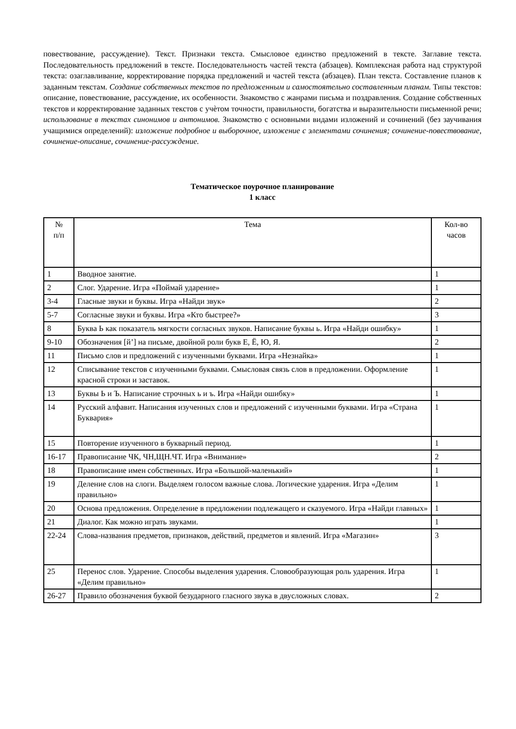повествование, рассуждение). Текст. Признаки текста. Смысловое единство предложений в тексте. Заглавие текста. Последовательность предложений в тексте. Последовательность частей текста (абзацев). Комплексная работа над структурой текста: озаглавливание, корректирование порядка предложений и частей текста (абзацев). План текста. Составление планов к заданным текстам. Создание собственных текстов по предложенным и самостоятельно составленным планам. Типы текстов: описание, повествование, рассуждение, их особенности. Знакомство с жанрами письма и поздравления. Создание собственных текстов и корректирование заданных текстов с учѐтом точности, правильности, богатства и выразительности письменной речи; использование в текстах синонимов и антонимов. Знакомство с основными видами изложений и сочинений (без заучивания учащимися определений): изложение подробное и выборочное, изложение с элементами сочинения; сочинение-повествование, сочинение-описание, сочинение-рассуждение.
Тематическое поурочное планирование
1 класс
| № п/п | Тема | Кол-во часов |
| --- | --- | --- |
| 1 | Вводное занятие. | 1 |
| 2 | Слог. Ударение. Игра «Поймай ударение» | 1 |
| 3-4 | Гласные звуки и буквы. Игра «Найди звук» | 2 |
| 5-7 | Согласные звуки и буквы. Игра «Кто быстрее?» | 3 |
| 8 | Буква Ь как показатель мягкости согласных звуков. Написание буквы ь. Игра «Найди ошибку» | 1 |
| 9-10 | Обозначения [й’] на письме, двойной роли букв Е, Ё, Ю, Я. | 2 |
| 11 | Письмо слов и предложений с изученными буквами. Игра «Незнайка» | 1 |
| 12 | Списывание текстов с изученными буквами. Смысловая связь слов в предложении. Оформление красной строки и заставок. | 1 |
| 13 | Буквы Ь и Ъ. Написание строчных ь и ъ. Игра «Найди ошибку» | 1 |
| 14 | Русский алфавит. Написания изученных слов и предложений с изученными буквами. Игра «Страна Буквария» | 1 |
| 15 | Повторение изученного в букварный период. | 1 |
| 16-17 | Правописание ЧК, ЧН,ЩН.ЧТ. Игра «Внимание» | 2 |
| 18 | Правописание имен собственных. Игра «Большой-маленький» | 1 |
| 19 | Деление слов на слоги. Выделяем голосом важные слова. Логические ударения. Игра «Делим правильно» | 1 |
| 20 | Основа предложения. Определение в предложении подлежащего и сказуемого. Игра «Найди главных» | 1 |
| 21 | Диалог. Как можно играть звуками. | 1 |
| 22-24 | Слова-названия предметов, признаков, действий, предметов и явлений. Игра «Магазин» | 3 |
| 25 | Перенос слов. Ударение. Способы выделения ударения. Словообразующая роль ударения. Игра «Делим правильно» | 1 |
| 26-27 | Правило обозначения буквой безударного гласного звука в двусложных словах. | 2 |